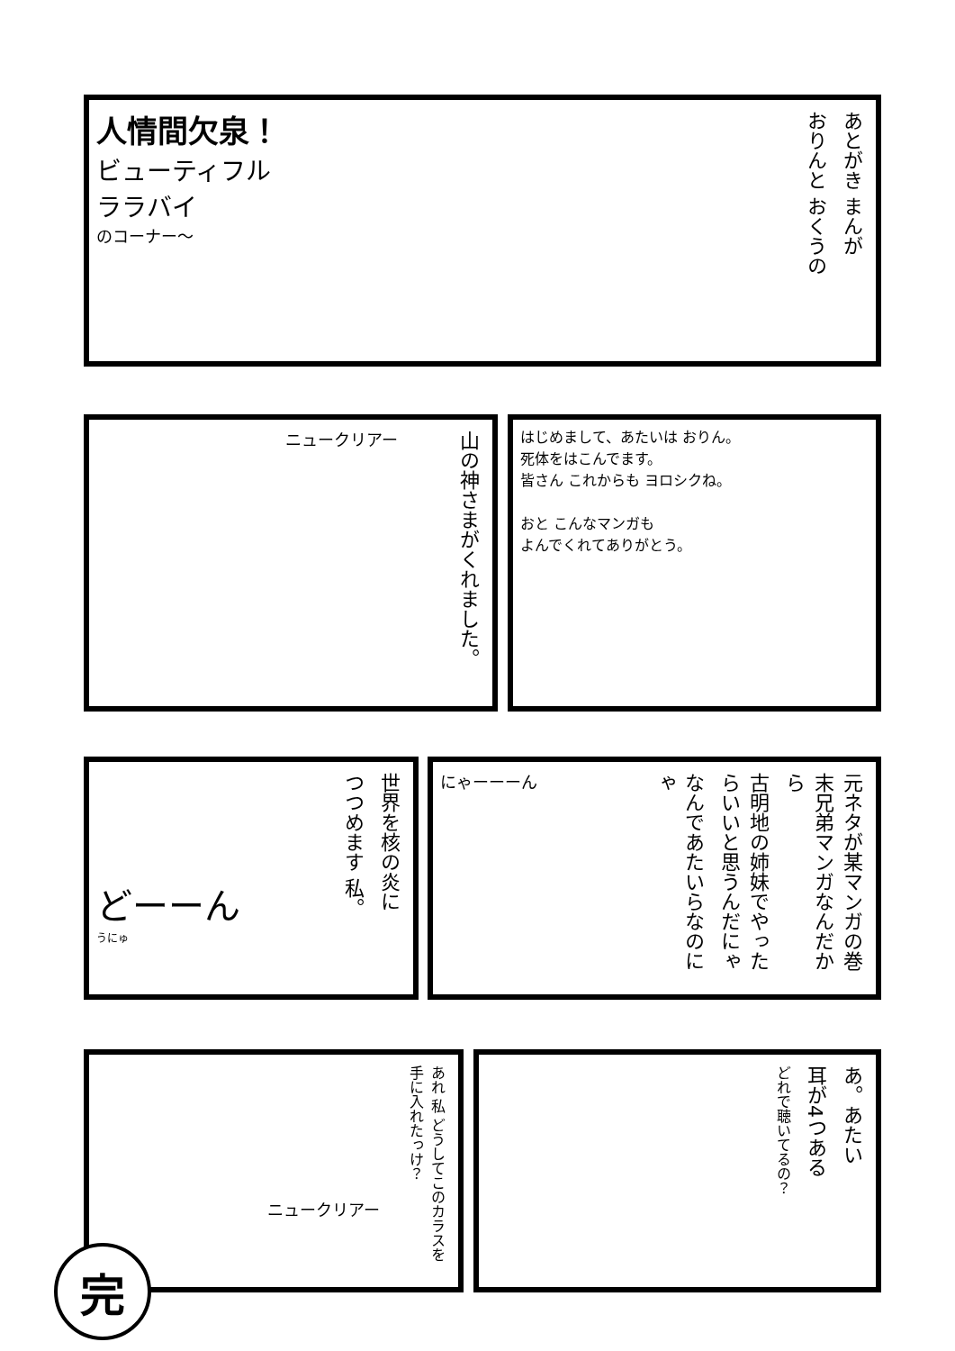あとがき まんが
おりんと おくうの
人情間欠泉！
ビューティフル
ララバイ
のコーナー〜
山の神さまがくれました。
ニュークリアー
はじめまして、あたいは おりん。
死体をはこんでます。
皆さん これからも ヨロシクね。
おと こんなマンガも
よんでくれてありがとう。
世界を核の炎に
つつめます 私。
どーーん
うにゅ
元ネタが某マンガの巻末兄弟マンガなんだから
古明地の姉妹でやったらいいと思うんだにゃ
なんであたいらなのにゃ
にゃーーーん
あれ 私 どうしてこのカラスを手に入れたっけ？
ニュークリアー
あ。あたい
耳が4つある
どれで聴いてるの？
完